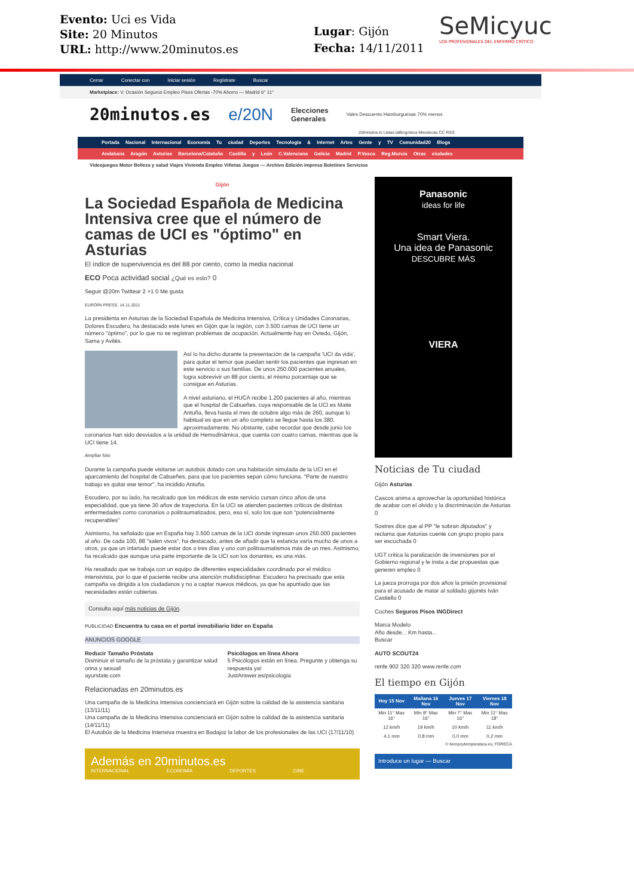Evento: Uci es Vida
Site: 20 Minutos
URL: http://www.20minutos.es
Lugar: Gijón
Fecha: 14/11/2011
SeMicyuc
LOS PROFESIONALES DEL ENFERMO CRÍTICO
Cerrar Conectar con Iniciar sesión Regístrate Buscar
Marketplace: V. Ocasión Seguros Empleo Pisos Ofertas -70% Ahorro — Madrid 6° 11°
20minutos.es e/20N Elecciones
Generales Vales Descuento Hamburguesas 70% menos
20minutos.tv Listas laBlogoteca Minutecas CC RSS
Portada Nacional Internacional Economía Tu ciudad Deportes Tecnología & Internet Artes Gente y TV Comunidad20 Blogs
Andalucía Aragón Asturias Barcelona/Cataluña Castilla y León C.Valenciana Galicia Madrid P.Vasco Reg.Murcia Otras ciudades
Videojuegos Motor Belleza y salud Viajes Vivienda Empleo Viñetas Juegos — Archivo Edición impresa Boletines Servicios
Gijón
La Sociedad Española de Medicina Intensiva cree que el número de camas de UCI es "óptimo" en Asturias
El índice de supervivencia es del 88 por ciento, como la media nacional
ECO Poca actividad social ¿Qué es esto? 0
Seguir @20m Twittear 2 +1 0 Me gusta
EUROPA PRESS. 14.11.2011
La presidenta en Asturias de la Sociedad Española de Medicina Intensiva, Crítica y Unidades Coronarias, Dolores Escudero, ha destacado este lunes en Gijón que la región, con 3.500 camas de UCI tiene un número "óptimo", por lo que no se registran problemas de ocupación. Actualmente hay en Oviedo, Gijón, Sama y Avilés.
Así lo ha dicho durante la presentación de la campaña 'UCI da vida', para quitar el temor que puedan sentir los pacientes que ingresan en este servicio o sus familias. De unos 250.000 pacientes anuales, logra sobrevivir un 88 por ciento, el mismo porcentaje que se consigue en Asturias.
A nivel asturiano, el HUCA recibe 1.200 pacientes al año, mientras que el hospital de Cabueñes, cuya responsable de la UCI es Maite Antuña, lleva hasta el mes de octubre algo más de 260, aunque lo habitual es que en un año completo se llegue hasta los 380, aproximadamente. No obstante, cabe recordar que desde junio los coronarios han sido desviados a la unidad de Hemodinámica, que cuenta con cuatro camas, mientras que la UCI tiene 14.
Ampliar foto
Durante la campaña puede visitarse un autobús dotado con una habitación simulada de la UCI en el aparcamiento del hospital de Cabueñes, para que los pacientes sepan cómo funciona. "Parte de nuestro trabajo es quitar ese temor", ha incidido Antuña.
Escudero, por su lado, ha recalcado que los médicos de este servicio cursan cinco años de una especialidad, que ya tiene 30 años de trayectoria. En la UCI se atienden pacientes críticos de distintas enfermedades como coronarios o politraumatizados, pero, eso sí, solo los que son "potencialmente recuperables"
Asimismo, ha señalado que en España hay 3.500 camas de la UCI donde ingresan unos 250.000 pacientes al año. De cada 100, 88 "salen vivos", ha destacado, antes de añadir que la estancia varía mucho de unos a otros, ya que un infartado puede estar dos o tres días y uno con politraumatismos más de un mes. Asimismo, ha recalcado que aunque una parte importante de la UCI son los donantes, es una más.
Ha resaltado que se trabaja con un equipo de diferentes especialidades coordinado por el médico intensivista, por lo que el paciente recibe una atención multidisciplinar. Escudero ha precisado que esta campaña va dirigida a los ciudadanos y no a captar nuevos médicos, ya que ha apuntado que las necesidades están cubiertas.
Consulta aquí más noticias de Gijón.
PUBLICIDAD Encuentra tu casa en el portal inmobiliario líder en España
ANUNCIOS GOOGLE
Reducir Tamaño Próstata
Disminuir el tamaño de la próstata y garantizar salud orina y sexual!
ayurstate.com
Psicólogos en línea Ahora
5 Psicólogos están en línea. Pregunte y obtenga su respuesta ya!
JustAnswer.es/psicologia
Relacionadas en 20minutos.es
Una campaña de la Medicina Intensiva concienciará en Gijón sobre la calidad de la asistencia sanitaria (13/11/11)
Una campaña de la Medicina Intensiva concienciará en Gijón sobre la calidad de la asistencia sanitaria (14/11/11)
El Autobús de la Medicina Intensiva muestra en Badajoz la labor de los profesionales de las UCI (17/11/10)
Además en 20minutos.es
INTERNACIONAL ECONOMÍA DEPORTES CINE
Panasonic
ideas for life
Smart Viera.
Una idea de Panasonic
DESCUBRE MÁS
VIERA
Noticias de Tu ciudad
Gijón Asturias
Cascos anima a aprovechar la oportunidad histórica de acabar con el olvido y la discriminación de Asturias 0
Sostres dice que al PP "le sobran diputados" y reclama que Asturias cuente con grupo propio para ser escuchada 0
UGT critica la paralización de inversiones por el Gobierno regional y le insta a dar propuestas que generen empleo 0
La jueza prorroga por dos años la prisión provisional para el acusado de matar al soldado gijonés Iván Castiello 0
Coches Seguros Pisos INGDirect
Marca Modelo
Año desde... Km hasta...
Buscar
AUTO SCOUT24
renfe 902 320 320 www.renfe.com
El tiempo en Gijón
| Hoy 15 Nov | Mañana 16 Nov | Jueves 17 Nov | Viernes 18 Nov |
| --- | --- | --- | --- |
| Min 11° Max 16° | Min 8° Max 16° | Min 7° Max 16° | Min 11° Max 18° |
| 12 km/h | 19 km/h | 10 km/h | 11 km/h |
| 4,1 mm | 0,8 mm | 0,0 mm | 0,2 mm |
© tiempoytemperatura.es, FORECA
Introduce un lugar — Buscar